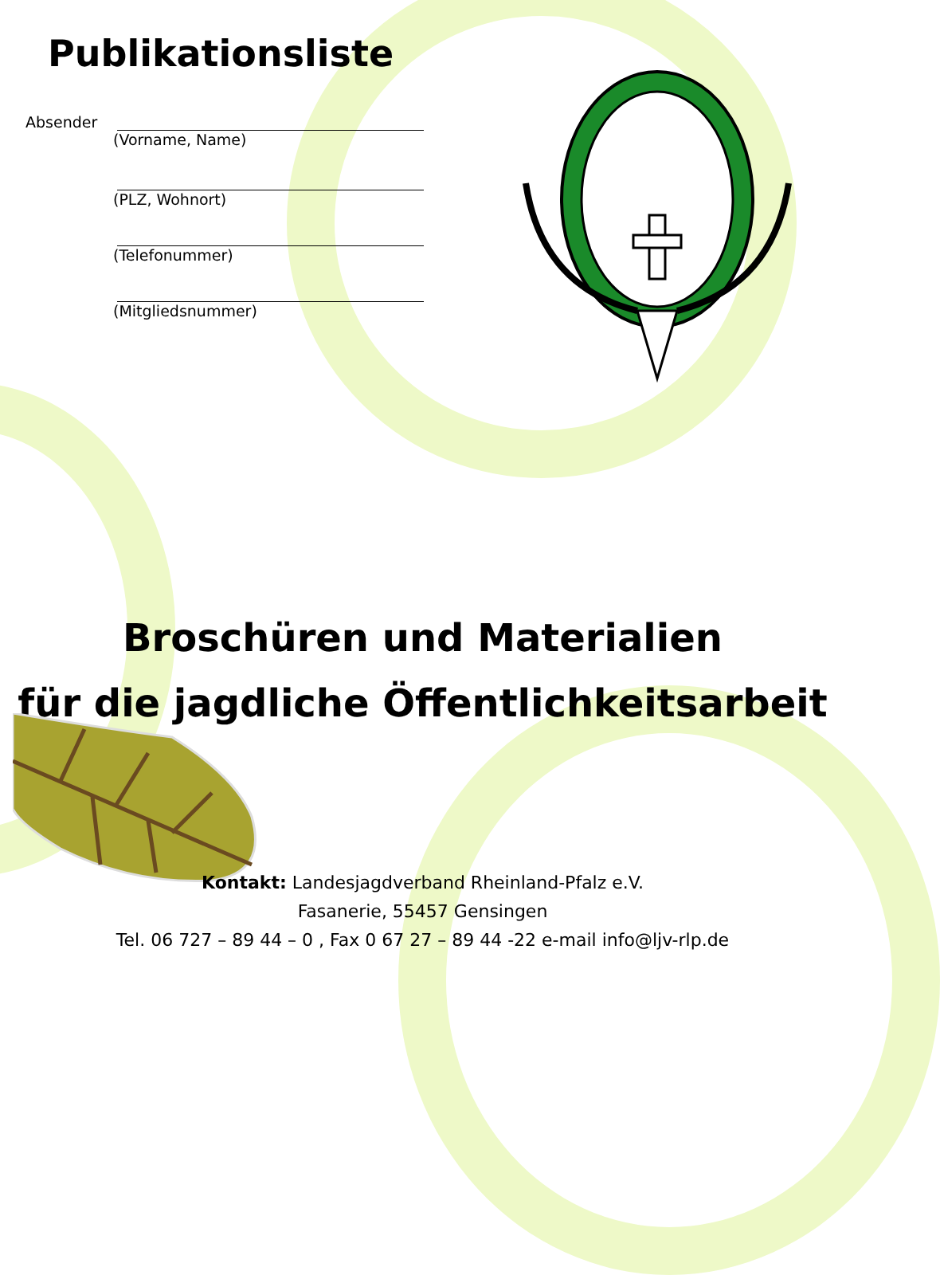Publikationsliste
Absender
(Vorname, Name)
(PLZ, Wohnort)
(Telefonummer)
(Mitgliedsnummer)
Broschüren und Materialien
für die jagdliche Öffentlichkeitsarbeit
Kontakt: Landesjagdverband Rheinland-Pfalz e.V.
Fasanerie, 55457 Gensingen
Tel. 06 727 – 89 44 – 0 , Fax 0 67 27 – 89 44 -22 e-mail info@ljv-rlp.de